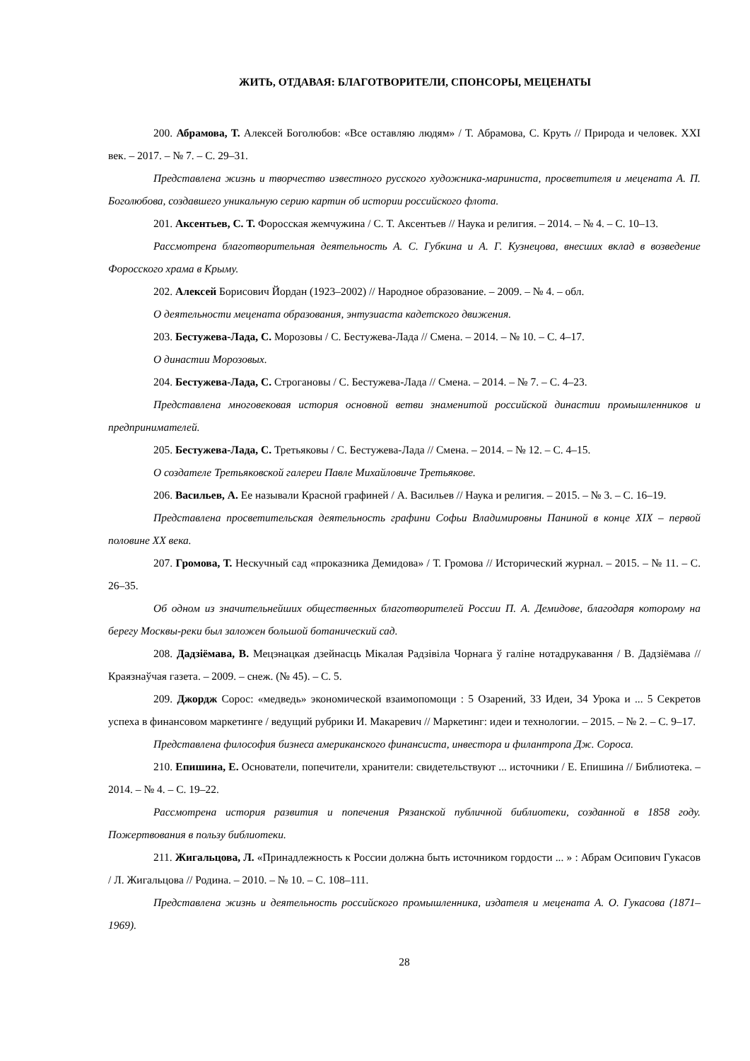ЖИТЬ, ОТДАВАЯ: БЛАГОТВОРИТЕЛИ, СПОНСОРЫ, МЕЦЕНАТЫ
200. Абрамова, Т. Алексей Боголюбов: «Все оставляю людям» / Т. Абрамова, С. Круть // Природа и человек. XXI век. – 2017. – № 7. – С. 29–31.
Представлена жизнь и творчество известного русского художника-мариниста, просветителя и мецената А. П. Боголюбова, создавшего уникальную серию картин об истории российского флота.
201. Аксентьев, С. Т. Форосская жемчужина / С. Т. Аксентьев // Наука и религия. – 2014. – № 4. – С. 10–13.
Рассмотрена благотворительная деятельность А. С. Губкина и А. Г. Кузнецова, внесших вклад в возведение Форосского храма в Крыму.
202. Алексей Борисович Йордан (1923–2002) // Народное образование. – 2009. – № 4. – обл.
О деятельности мецената образования, энтузиаста кадетского движения.
203. Бестужева-Лада, С. Морозовы / С. Бестужева-Лада // Смена. – 2014. – № 10. – С. 4–17.
О династии Морозовых.
204. Бестужева-Лада, С. Строгановы / С. Бестужева-Лада // Смена. – 2014. – № 7. – С. 4–23.
Представлена многовековая история основной ветви знаменитой российской династии промышленников и предпринимателей.
205. Бестужева-Лада, С. Третьяковы / С. Бестужева-Лада // Смена. – 2014. – № 12. – С. 4–15.
О создателе Третьяковской галереи Павле Михайловиче Третьякове.
206. Васильев, А. Ее называли Красной графиней / А. Васильев // Наука и религия. – 2015. – № 3. – С. 16–19.
Представлена просветительская деятельность графини Софьи Владимировны Паниной в конце XIX – первой половине XX века.
207. Громова, Т. Нескучный сад «проказника Демидова» / Т. Громова // Исторический журнал. – 2015. – № 11. – С. 26–35.
Об одном из значительнейших общественных благотворителей России П. А. Демидове, благодаря которому на берегу Москвы-реки был заложен большой ботанический сад.
208. Дадзiёмава, В. Мецэнацкая дзейнасць Мiкалая Радзiвiла Чорнага ў галiне нотадрукавання / В. Дадзiёмава // Краязнаўчая газета. – 2009. – снеж. (№ 45). – С. 5.
209. Джордж Сорос: «медведь» экономической взаимопомощи : 5 Озарений, 33 Идеи, 34 Урока и ... 5 Секретов успеха в финансовом маркетинге / ведущий рубрики И. Макаревич // Маркетинг: идеи и технологии. – 2015. – № 2. – С. 9–17.
Представлена философия бизнеса американского финансиста, инвестора и филантропа Дж. Сороса.
210. Епишина, Е. Основатели, попечители, хранители: свидетельствуют ... источники / Е. Епишина // Библиотека. – 2014. – № 4. – С. 19–22.
Рассмотрена история развития и попечения Рязанской публичной библиотеки, созданной в 1858 году. Пожертвования в пользу библиотеки.
211. Жигальцова, Л. «Принадлежность к России должна быть источником гордости ... » : Абрам Осипович Гукасов / Л. Жигальцова // Родина. – 2010. – № 10. – С. 108–111.
Представлена жизнь и деятельность российского промышленника, издателя и мецената А. О. Гукасова (1871–1969).
28